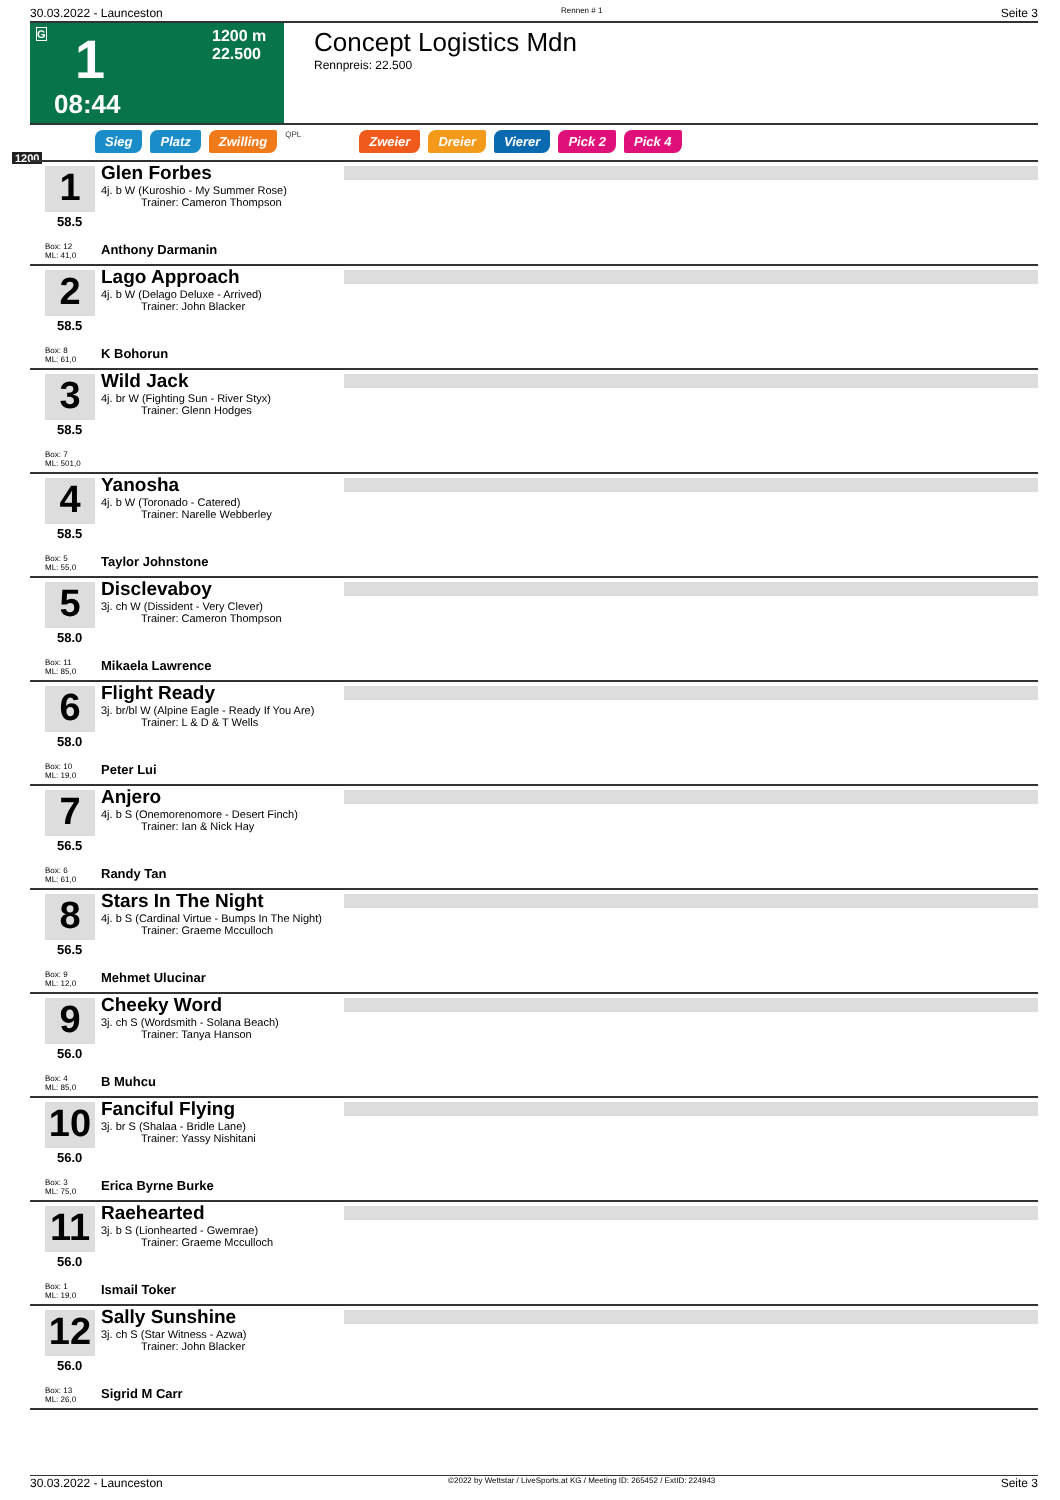30.03.2022 - Launceston Rennen # 1 Seite 3
G 1 1200 m
22.500
08:44
Concept Logistics Mdn
Rennpreis: 22.500
Sieg Platz Zwilling QPL Zweier Dreier Vierer Pick 2 Pick 4
1200
1
58.5
Box: 12
ML: 41,0
Glen Forbes
4j. b W (Kuroshio - My Summer Rose)
Trainer: Cameron Thompson
Anthony Darmanin
2
58.5
Box: 8
ML: 61,0
Lago Approach
4j. b W (Delago Deluxe - Arrived)
Trainer: John Blacker
K Bohorun
3
58.5
Box: 7
ML: 501,0
Wild Jack
4j. br W (Fighting Sun - River Styx)
Trainer: Glenn Hodges
4
58.5
Box: 5
ML: 55,0
Yanosha
4j. b W (Toronado - Catered)
Trainer: Narelle Webberley
Taylor Johnstone
5
58.0
Box: 11
ML: 85,0
Disclevaboy
3j. ch W (Dissident - Very Clever)
Trainer: Cameron Thompson
Mikaela Lawrence
6
58.0
Box: 10
ML: 19,0
Flight Ready
3j. br/bl W (Alpine Eagle - Ready If You Are)
Trainer: L & D & T Wells
Peter Lui
7
56.5
Box: 6
ML: 61,0
Anjero
4j. b S (Onemorenomore - Desert Finch)
Trainer: Ian & Nick Hay
Randy Tan
8
56.5
Box: 9
ML: 12,0
Stars In The Night
4j. b S (Cardinal Virtue - Bumps In The Night)
Trainer: Graeme Mcculloch
Mehmet Ulucinar
9
56.0
Box: 4
ML: 85,0
Cheeky Word
3j. ch S (Wordsmith - Solana Beach)
Trainer: Tanya Hanson
B Muhcu
10
56.0
Box: 3
ML: 75,0
Fanciful Flying
3j. br S (Shalaa - Bridle Lane)
Trainer: Yassy Nishitani
Erica Byrne Burke
11
56.0
Box: 1
ML: 19,0
Raehearted
3j. b S (Lionhearted - Gwemrae)
Trainer: Graeme Mcculloch
Ismail Toker
12
56.0
Box: 13
ML: 26,0
Sally Sunshine
3j. ch S (Star Witness - Azwa)
Trainer: John Blacker
Sigrid M Carr
30.03.2022 - Launceston ©2022 by Wettstar / LiveSports.at KG / Meeting ID: 265452 / ExtID: 224943 Seite 3